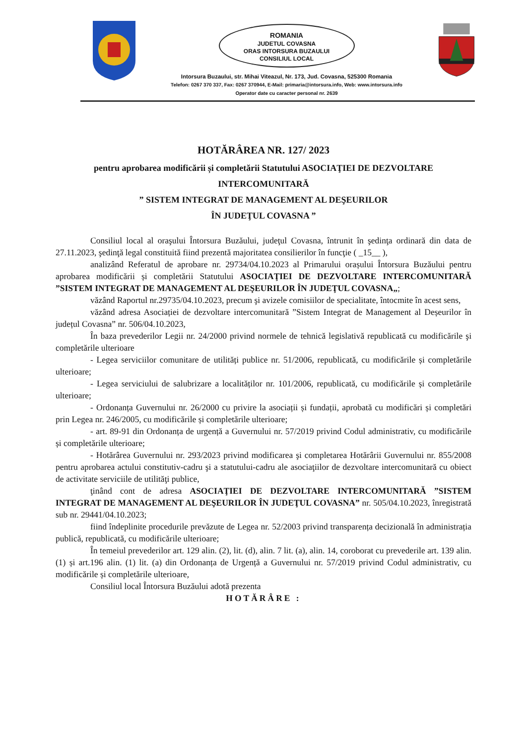ROMANIA
JUDETUL COVASNA
ORAS INTORSURA BUZAULUI
CONSILIUL LOCAL
Intorsura Buzaului, str. Mihai Viteazul, Nr. 173, Jud. Covasna, 525300 Romania
Telefon: 0267 370 337, Fax: 0267 370944, E-Mail: primaria@intorsura.info, Web: www.intorsura.info
Operator date cu caracter personal nr. 2639
HOTĂRÂREA NR. 127/ 2023
pentru aprobarea modificării și completării Statutului ASOCIAŢIEI DE DEZVOLTARE INTERCOMUNITARĂ
” SISTEM INTEGRAT DE MANAGEMENT AL DEŞEURILOR
ÎN JUDEŢUL COVASNA ”
Consiliul local al oraşului Întorsura Buzăului, judeţul Covasna, întrunit în şedinţa ordinară din data de 27.11.2023, şedinţă legal constituită fiind prezentă majoritatea consilierilor în funcţie ( _15__ ),
analizând Referatul de aprobare nr. 29734/04.10.2023 al Primarului orașului Întorsura Buzăului pentru aprobarea modificării și completării Statutului ASOCIAŢIEI DE DEZVOLTARE INTERCOMUNITARĂ ”SISTEM INTEGRAT DE MANAGEMENT AL DEŞEURILOR ÎN JUDEŢUL COVASNA„;
văzând Raportul nr.29735/04.10.2023, precum şi avizele comisiilor de specialitate, întocmite în acest sens,
văzând adresa Asociației de dezvoltare intercomunitară ”Sistem Integrat de Management al Deșeurilor în județul Covasna” nr. 506/04.10.2023,
În baza prevederilor Legii nr. 24/2000 privind normele de tehnică legislativă republicată cu modificările şi completările ulterioare
- Legea serviciilor comunitare de utilități publice nr. 51/2006, republicată, cu modificările și completările ulterioare;
- Legea serviciului de salubrizare a localităților nr. 101/2006, republicată, cu modificările și completările ulterioare;
- Ordonanța Guvernului nr. 26/2000 cu privire la asociații și fundații, aprobată cu modificări și completări prin Legea nr. 246/2005, cu modificările și completările ulterioare;
- art. 89-91 din Ordonanța de urgență a Guvernului nr. 57/2019 privind Codul administrativ, cu modificările și completările ulterioare;
- Hotărârea Guvernului nr. 293/2023 privind modificarea şi completarea Hotărârii Guvernului nr. 855/2008 pentru aprobarea actului constitutiv-cadru şi a statutului-cadru ale asociaţiilor de dezvoltare intercomunitară cu obiect de activitate serviciile de utilităţi publice,
ţinând cont de adresa ASOCIAŢIEI DE DEZVOLTARE INTERCOMUNITARĂ ”SISTEM INTEGRAT DE MANAGEMENT AL DEŞEURILOR ÎN JUDEŢUL COVASNA” nr. 505/04.10.2023, înregistrată sub nr. 29441/04.10.2023;
fiind îndeplinite procedurile prevăzute de Legea nr. 52/2003 privind transparența decizională în administrația publică, republicată, cu modificările ulterioare;
În temeiul prevederilor art. 129 alin. (2), lit. (d), alin. 7 lit. (a), alin. 14, coroborat cu prevederile art. 139 alin.(1) și art.196 alin. (1) lit. (a) din Ordonanța de Urgență a Guvernului nr. 57/2019 privind Codul administrativ, cu modificările și completările ulterioare,
Consiliul local Întorsura Buzăului adotă prezenta
HOTĂRÂRE :